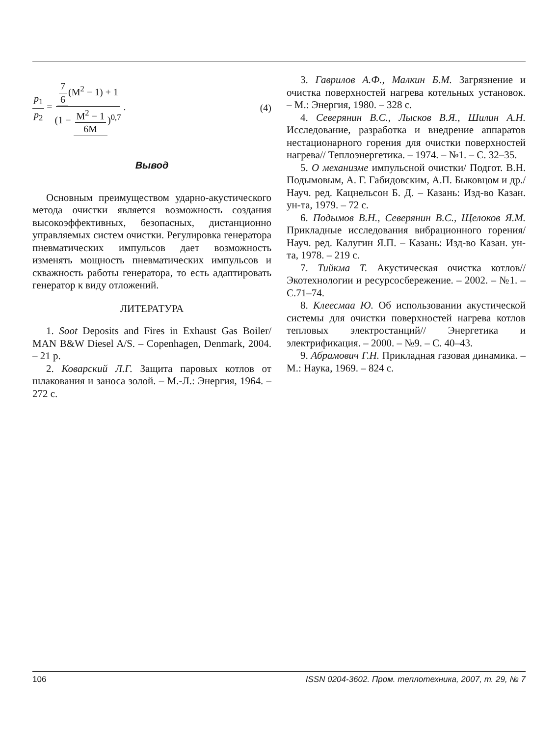p<sub>1</sub> p<sub>2</sub> = 7 6 (M<sup>2</sup> − 1) + 1 (1 − M<sup>2</sup> − 1 6M)<sup>0,7</sup> .
(4)
Вывод
Основным преимуществом ударно-акустического метода очистки является возможность создания высокоэффективных, безопасных, дистанционно управляемых систем очистки. Регулировка генератора пневматических импульсов дает возможность изменять мощность пневматических импульсов и скважность работы генератора, то есть адаптировать генератор к виду отложений.
ЛИТЕРАТУРА
1. Soot Deposits and Fires in Exhaust Gas Boiler/ MAN B&W Diesel A/S. – Copenhagen, Denmark, 2004. – 21 p.
2. Коварский Л.Г. Защита паровых котлов от шлакования и заноса золой. – М.-Л.: Энергия, 1964. – 272 с.
3. Гаврилов А.Ф., Малкин Б.М. Загрязнение и очистка поверхностей нагрева котельных установок. – М.: Энергия, 1980. – 328 с.
4. Северянин В.С., Лысков В.Я., Шилин А.Н. Исследование, разработка и внедрение аппаратов нестационарного горения для очистки поверхностей нагрева// Теплоэнергетика. – 1974. – №1. – С. 32–35.
5. О механизме импульсной очистки/ Подгот. В.Н. Подымовым, А. Г. Габидовским, А.П. Быковцом и др./ Науч. ред. Кацнельсон Б. Д. – Казань: Изд-во Казан. ун-та, 1979. – 72 с.
6. Подымов В.Н., Северянин В.С., Щелоков Я.М. Прикладные исследования вибрационного горения/ Науч. ред. Калугин Я.П. – Казань: Изд-во Казан. ун-та, 1978. – 219 с.
7. Тийкма Т. Акустическая очистка котлов// Экотехнологии и ресурсосбережение. – 2002. – №1. – С.71–74.
8. Клеесмаа Ю. Об использовании акустической системы для очистки поверхностей нагрева котлов тепловых электростанций// Энергетика и электрификация. – 2000. – №9. – С. 40–43.
9. Абрамович Г.Н. Прикладная газовая динамика. – М.: Наука, 1969. – 824 с.
106 ISSN 0204-3602. Пром. теплотехника, 2007, т. 29, № 7